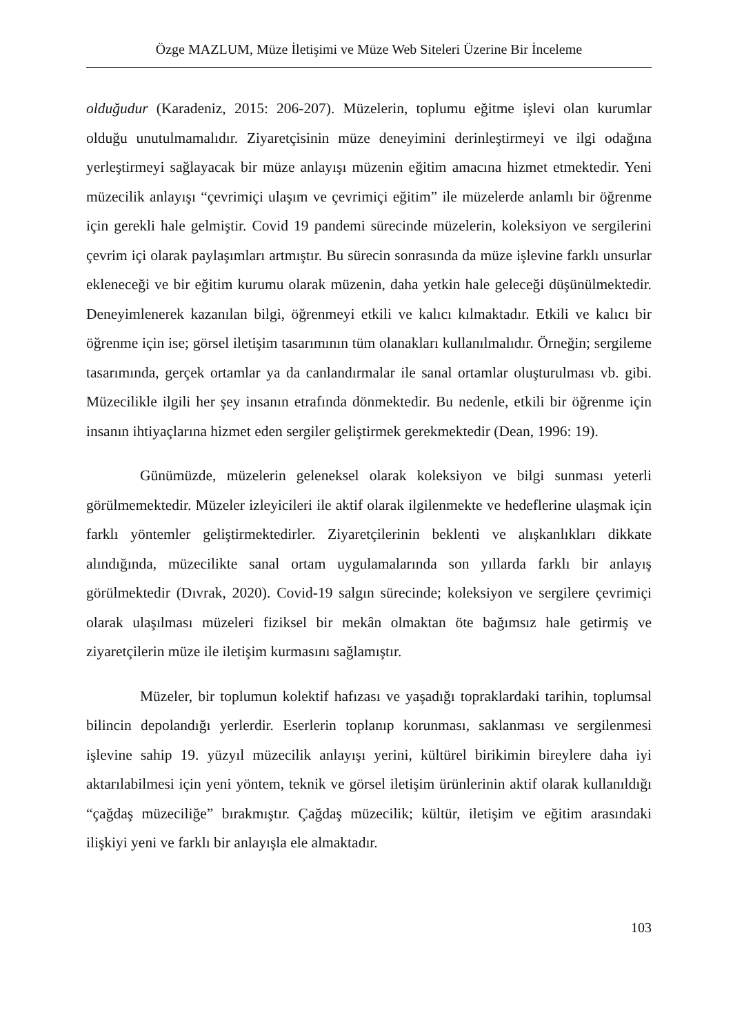Özge MAZLUM, Müze İletişimi ve Müze Web Siteleri Üzerine Bir İnceleme
olduğudur (Karadeniz, 2015: 206-207). Müzelerin, toplumu eğitme işlevi olan kurumlar olduğu unutulmamalıdır. Ziyaretçisinin müze deneyimini derinleştirmeyi ve ilgi odağına yerleştirmeyi sağlayacak bir müze anlayışı müzenin eğitim amacına hizmet etmektedir. Yeni müzecilik anlayışı “çevrimiçi ulaşım ve çevrimiçi eğitim” ile müzelerde anlamlı bir öğrenme için gerekli hale gelmiştir. Covid 19 pandemi sürecinde müzelerin, koleksiyon ve sergilerini çevrim içi olarak paylaşımları artmıştır. Bu sürecin sonrasında da müze işlevine farklı unsurlar ekleneceği ve bir eğitim kurumu olarak müzenin, daha yetkin hale geleceği düşünülmektedir. Deneyimlenerek kazanılan bilgi, öğrenmeyi etkili ve kalıcı kılmaktadır. Etkili ve kalıcı bir öğrenme için ise; görsel iletişim tasarımının tüm olanakları kullanılmalıdır. Örneğin; sergileme tasarımında, gerçek ortamlar ya da canlandırmalar ile sanal ortamlar oluşturulması vb. gibi. Müzecilikle ilgili her şey insanın etrafında dönmektedir. Bu nedenle, etkili bir öğrenme için insanın ihtiyaçlarına hizmet eden sergiler geliştirmek gerekmektedir (Dean, 1996: 19).
Günümüzde, müzelerin geleneksel olarak koleksiyon ve bilgi sunması yeterli görülmemektedir. Müzeler izleyicileri ile aktif olarak ilgilenmekte ve hedeflerine ulaşmak için farklı yöntemler geliştirmektedirler. Ziyaretçilerinin beklenti ve alışkanlıkları dikkate alındığında, müzecilikte sanal ortam uygulamalarında son yıllarda farklı bir anlayış görülmektedir (Dıvrak, 2020). Covid-19 salgın sürecinde; koleksiyon ve sergilere çevrimiçi olarak ulaşılması müzeleri fiziksel bir mekân olmaktan öte bağımsız hale getirmiş ve ziyaretçilerin müze ile iletişim kurmasını sağlamıştır.
Müzeler, bir toplumun kolektif hafızası ve yaşadığı topraklardaki tarihin, toplumsal bilincin depolandığı yerlerdir. Eserlerin toplanıp korunması, saklanması ve sergilenmesi işlevine sahip 19. yüzyıl müzecilik anlayışı yerini, kültürel birikimin bireylere daha iyi aktarılabilmesi için yeni yöntem, teknik ve görsel iletişim ürünlerinin aktif olarak kullanıldığı “çağdaş müzeciliğe” bırakmıştır. Çağdaş müzecilik; kültür, iletişim ve eğitim arasındaki ilişkiyi yeni ve farklı bir anlayışla ele almaktadır.
103